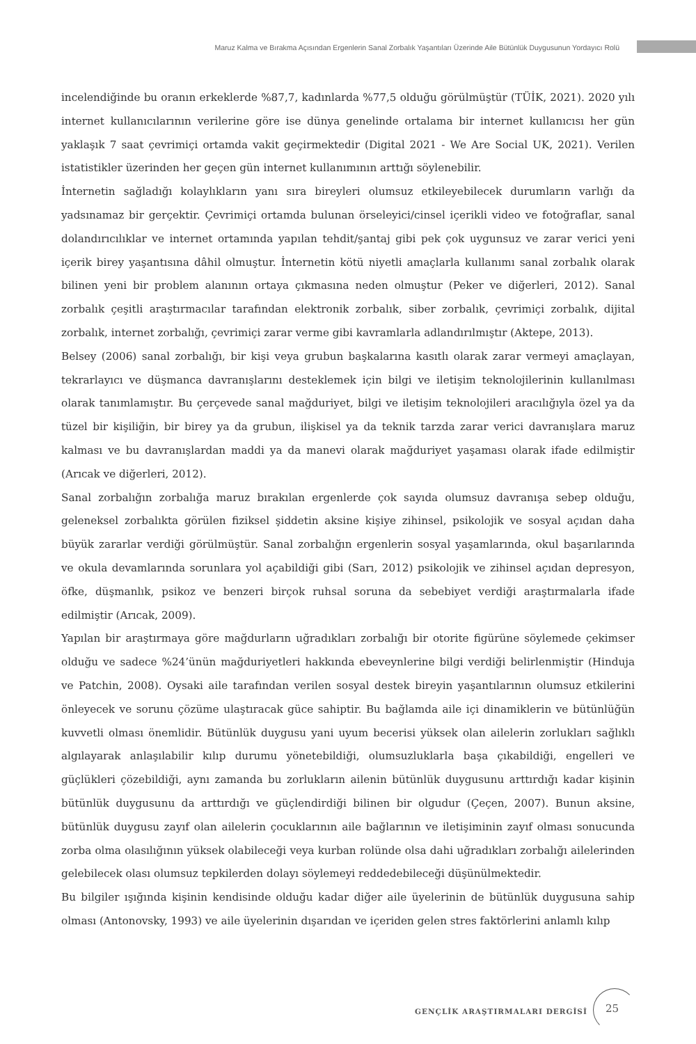Maruz Kalma ve Bırakma Açısından Ergenlerin Sanal Zorbalık Yaşantıları Üzerinde Aile Bütünlük Duygusunun Yordayıcı Rolü
incelendiğinde bu oranın erkeklerde %87,7, kadınlarda %77,5 olduğu görülmüştür (TÜİK, 2021). 2020 yılı internet kullanıcılarının verilerine göre ise dünya genelinde ortalama bir internet kullanıcısı her gün yaklaşık 7 saat çevrimiçi ortamda vakit geçirmektedir (Digital 2021 - We Are Social UK, 2021). Verilen istatistikler üzerinden her geçen gün internet kullanımının arttığı söylenebilir.
İnternetin sağladığı kolaylıkların yanı sıra bireyleri olumsuz etkileyebilecek durumların varlığı da yadsınamaz bir gerçektir. Çevrimiçi ortamda bulunan örseleyici/cinsel içerikli video ve fotoğraflar, sanal dolandırıcılıklar ve internet ortamında yapılan tehdit/şantaj gibi pek çok uygunsuz ve zarar verici yeni içerik birey yaşantısına dâhil olmuştur. İnternetin kötü niyetli amaçlarla kullanımı sanal zorbalık olarak bilinen yeni bir problem alanının ortaya çıkmasına neden olmuştur (Peker ve diğerleri, 2012). Sanal zorbalık çeşitli araştırmacılar tarafından elektronik zorbalık, siber zorbalık, çevrimiçi zorbalık, dijital zorbalık, internet zorbalığı, çevrimiçi zarar verme gibi kavramlarla adlandırılmıştır (Aktepe, 2013).
Belsey (2006) sanal zorbalığı, bir kişi veya grubun başkalarına kasıtlı olarak zarar vermeyi amaçlayan, tekrarlayıcı ve düşmanca davranışlarını desteklemek için bilgi ve iletişim teknolojilerinin kullanılması olarak tanımlamıştır. Bu çerçevede sanal mağduriyet, bilgi ve iletişim teknolojileri aracılığıyla özel ya da tüzel bir kişiliğin, bir birey ya da grubun, ilişkisel ya da teknik tarzda zarar verici davranışlara maruz kalması ve bu davranışlardan maddi ya da manevi olarak mağduriyet yaşaması olarak ifade edilmiştir (Arıcak ve diğerleri, 2012).
Sanal zorbalığın zorbalığa maruz bırakılan ergenlerde çok sayıda olumsuz davranışa sebep olduğu, geleneksel zorbalıkta görülen fiziksel şiddetin aksine kişiye zihinsel, psikolojik ve sosyal açıdan daha büyük zararlar verdiği görülmüştür. Sanal zorbalığın ergenlerin sosyal yaşamlarında, okul başarılarında ve okula devamlarında sorunlara yol açabildiği gibi (Sarı, 2012) psikolojik ve zihinsel açıdan depresyon, öfke, düşmanlık, psikoz ve benzeri birçok ruhsal soruna da sebebiyet verdiği araştırmalarla ifade edilmiştir (Arıcak, 2009).
Yapılan bir araştırmaya göre mağdurların uğradıkları zorbalığı bir otorite figürüne söylemede çekimser olduğu ve sadece %24’ünün mağduriyetleri hakkında ebeveynlerine bilgi verdiği belirlenmiştir (Hinduja ve Patchin, 2008). Oysaki aile tarafından verilen sosyal destek bireyin yaşantılarının olumsuz etkilerini önleyecek ve sorunu çözüme ulaştıracak güce sahiptir. Bu bağlamda aile içi dinamiklerin ve bütünlüğün kuvvetli olması önemlidir. Bütünlük duygusu yani uyum becerisi yüksek olan ailelerin zorlukları sağlıklı algılayarak anlaşılabilir kılıp durumu yönetebildiği, olumsuzluklarla başa çıkabildiği, engelleri ve güçlükleri çözebildiği, aynı zamanda bu zorlukların ailenin bütünlük duygusunu arttırdığı kadar kişinin bütünlük duygusunu da arttırdığı ve güçlendirdiği bilinen bir olgudur (Çeçen, 2007). Bunun aksine, bütünlük duygusu zayıf olan ailelerin çocuklarının aile bağlarının ve iletişiminin zayıf olması sonucunda zorba olma olasılığının yüksek olabileceği veya kurban rolünde olsa dahi uğradıkları zorbalığı ailelerinden gelebilecek olası olumsuz tepkilerden dolayı söylemeyi reddedebileceği düşünülmektedir.
Bu bilgiler ışığında kişinin kendisinde olduğu kadar diğer aile üyelerinin de bütünlük duygusuna sahip olması (Antonovsky, 1993) ve aile üyelerinin dışarıdan ve içeriden gelen stres faktörlerini anlamlı kılıp
GENÇLİK ARAŞTIRMALARI DERGİSİ 25